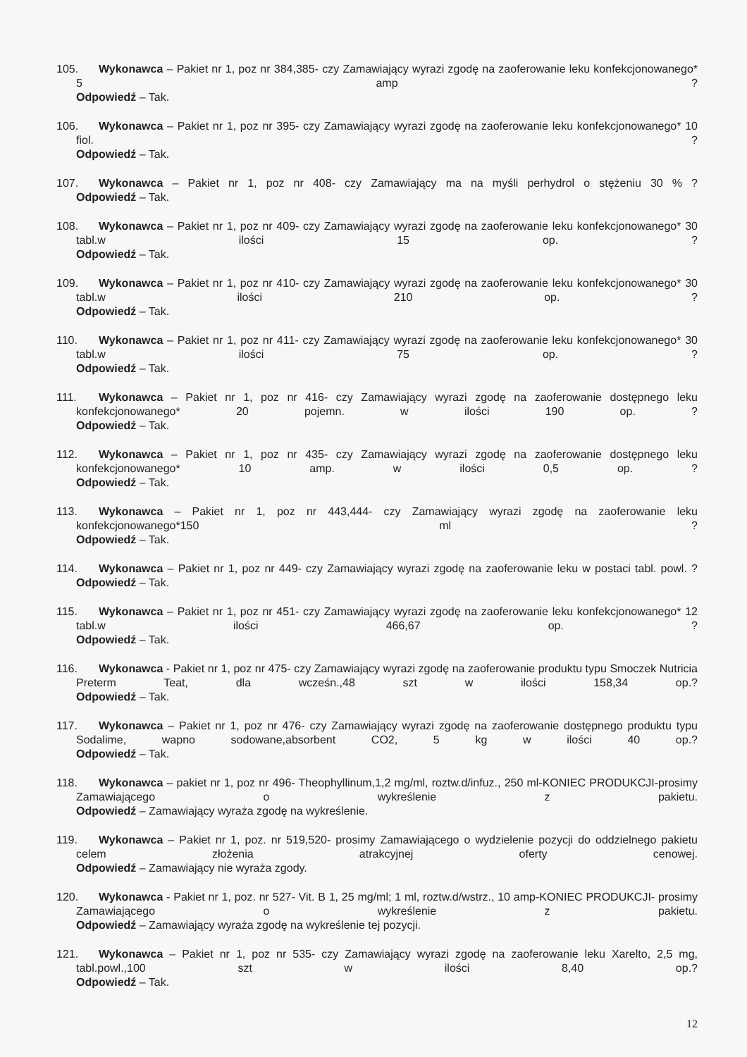105. Wykonawca – Pakiet nr 1, poz nr 384,385- czy Zamawiający wyrazi zgodę na zaoferowanie leku konfekcjonowanego* 5 amp ?
Odpowiedź – Tak.
106. Wykonawca – Pakiet nr 1, poz nr 395- czy Zamawiający wyrazi zgodę na zaoferowanie leku konfekcjonowanego* 10 fiol. ?
Odpowiedź – Tak.
107. Wykonawca – Pakiet nr 1, poz nr 408- czy Zamawiający ma na myśli perhydrol o stężeniu 30 % ?
Odpowiedź – Tak.
108. Wykonawca – Pakiet nr 1, poz nr 409- czy Zamawiający wyrazi zgodę na zaoferowanie leku konfekcjonowanego* 30 tabl.w ilości 15 op. ?
Odpowiedź – Tak.
109. Wykonawca – Pakiet nr 1, poz nr 410- czy Zamawiający wyrazi zgodę na zaoferowanie leku konfekcjonowanego* 30 tabl.w ilości 210 op. ?
Odpowiedź – Tak.
110. Wykonawca – Pakiet nr 1, poz nr 411- czy Zamawiający wyrazi zgodę na zaoferowanie leku konfekcjonowanego* 30 tabl.w ilości 75 op. ?
Odpowiedź – Tak.
111. Wykonawca – Pakiet nr 1, poz nr 416- czy Zamawiający wyrazi zgodę na zaoferowanie dostępnego leku konfekcjonowanego* 20 pojemn. w ilości 190 op. ?
Odpowiedź – Tak.
112. Wykonawca – Pakiet nr 1, poz nr 435- czy Zamawiający wyrazi zgodę na zaoferowanie dostępnego leku konfekcjonowanego* 10 amp. w ilości 0,5 op. ?
Odpowiedź – Tak.
113. Wykonawca – Pakiet nr 1, poz nr 443,444- czy Zamawiający wyrazi zgodę na zaoferowanie leku konfekcjonowanego*150 ml ?
Odpowiedź – Tak.
114. Wykonawca – Pakiet nr 1, poz nr 449- czy Zamawiający wyrazi zgodę na zaoferowanie leku w postaci tabl. powl. ?
Odpowiedź – Tak.
115. Wykonawca – Pakiet nr 1, poz nr 451- czy Zamawiający wyrazi zgodę na zaoferowanie leku konfekcjonowanego* 12 tabl.w ilości 466,67 op. ?
Odpowiedź – Tak.
116. Wykonawca - Pakiet nr 1, poz nr 475- czy Zamawiający wyrazi zgodę na zaoferowanie produktu typu Smoczek Nutricia Preterm Teat, dla wcześn.,48 szt w ilości 158,34 op.?
Odpowiedź – Tak.
117. Wykonawca – Pakiet nr 1, poz nr 476- czy Zamawiający wyrazi zgodę na zaoferowanie dostępnego produktu typu Sodalime, wapno sodowane,absorbent CO2, 5 kg w ilości 40 op.?
Odpowiedź – Tak.
118. Wykonawca – pakiet nr 1, poz nr 496- Theophyllinum,1,2 mg/ml, roztw.d/infuz., 250 ml-KONIEC PRODUKCJI-prosimy Zamawiającego o wykreślenie z pakietu.
Odpowiedź – Zamawiający wyraża zgodę na wykreślenie.
119. Wykonawca – Pakiet nr 1, poz. nr 519,520- prosimy Zamawiającego o wydzielenie pozycji do oddzielnego pakietu celem złożenia atrakcyjnej oferty cenowej.
Odpowiedź – Zamawiający nie wyraża zgody.
120. Wykonawca - Pakiet nr 1, poz. nr 527- Vit. B 1, 25 mg/ml; 1 ml, roztw.d/wstrz., 10 amp-KONIEC PRODUKCJI- prosimy Zamawiającego o wykreślenie z pakietu.
Odpowiedź – Zamawiający wyraża zgodę na wykreślenie tej pozycji.
121. Wykonawca – Pakiet nr 1, poz nr 535- czy Zamawiający wyrazi zgodę na zaoferowanie leku Xarelto, 2,5 mg, tabl.powl.,100 szt w ilości 8,40 op.?
Odpowiedź – Tak.
12